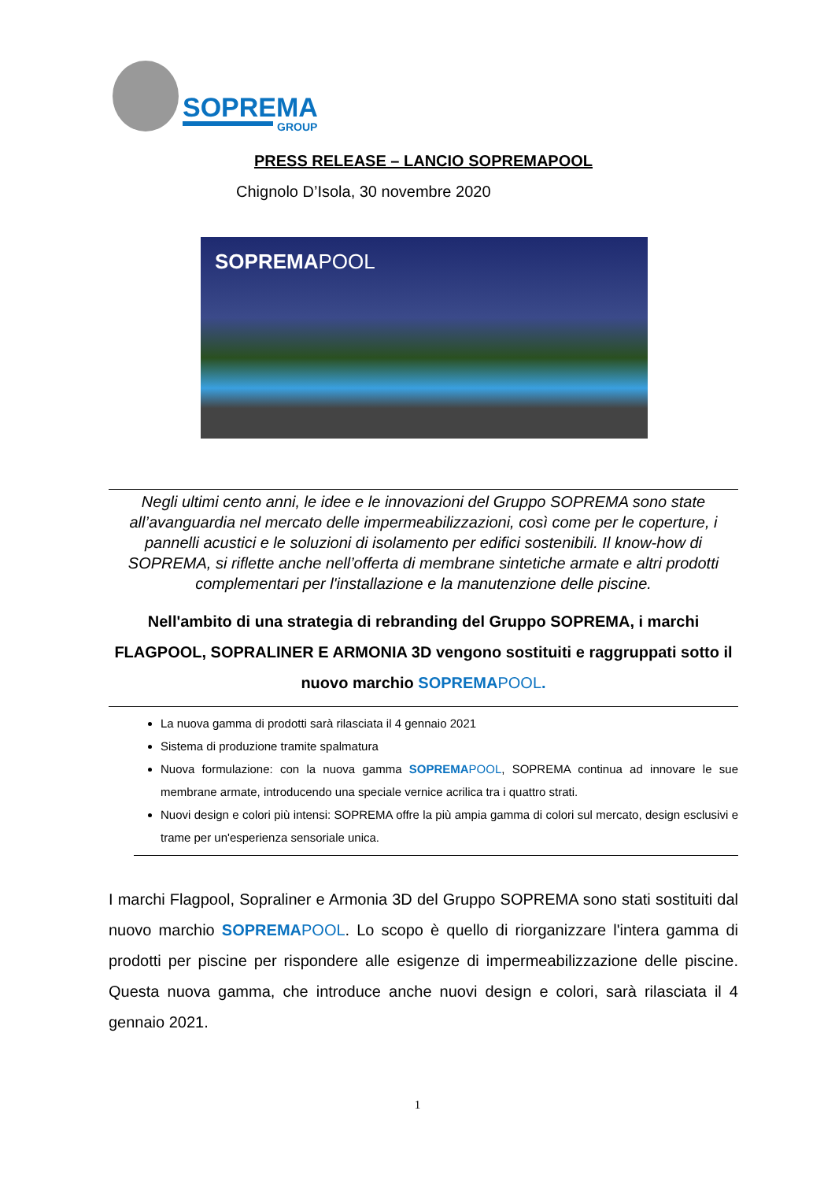SOPREMA
GROUP
PRESS RELEASE – LANCIO SOPREMAPOOL
Chignolo D’Isola, 30 novembre 2020
SOPREMAPOOL
Negli ultimi cento anni, le idee e le innovazioni del Gruppo SOPREMA sono state all’avanguardia nel mercato delle impermeabilizzazioni, così come per le coperture, i pannelli acustici e le soluzioni di isolamento per edifici sostenibili. Il know-how di SOPREMA, si riflette anche nell’offerta di membrane sintetiche armate e altri prodotti complementari per l'installazione e la manutenzione delle piscine.
Nell'ambito di una strategia di rebranding del Gruppo SOPREMA, i marchi FLAGPOOL, SOPRALINER E ARMONIA 3D vengono sostituiti e raggruppati sotto il nuovo marchio SOPREMAPOOL.
La nuova gamma di prodotti sarà rilasciata il 4 gennaio 2021
Sistema di produzione tramite spalmatura
Nuova formulazione: con la nuova gamma SOPREMA POOL, SOPREMA continua ad innovare le sue membrane armate, introducendo una speciale vernice acrilica tra i quattro strati.
Nuovi design e colori più intensi: SOPREMA offre la più ampia gamma di colori sul mercato, design esclusivi e trame per un'esperienza sensoriale unica.
I marchi Flagpool, Sopraliner e Armonia 3D del Gruppo SOPREMA sono stati sostituiti dal nuovo marchio SOPREMA POOL. Lo scopo è quello di riorganizzare l'intera gamma di prodotti per piscine per rispondere alle esigenze di impermeabilizzazione delle piscine. Questa nuova gamma, che introduce anche nuovi design e colori, sarà rilasciata il 4 gennaio 2021.
1